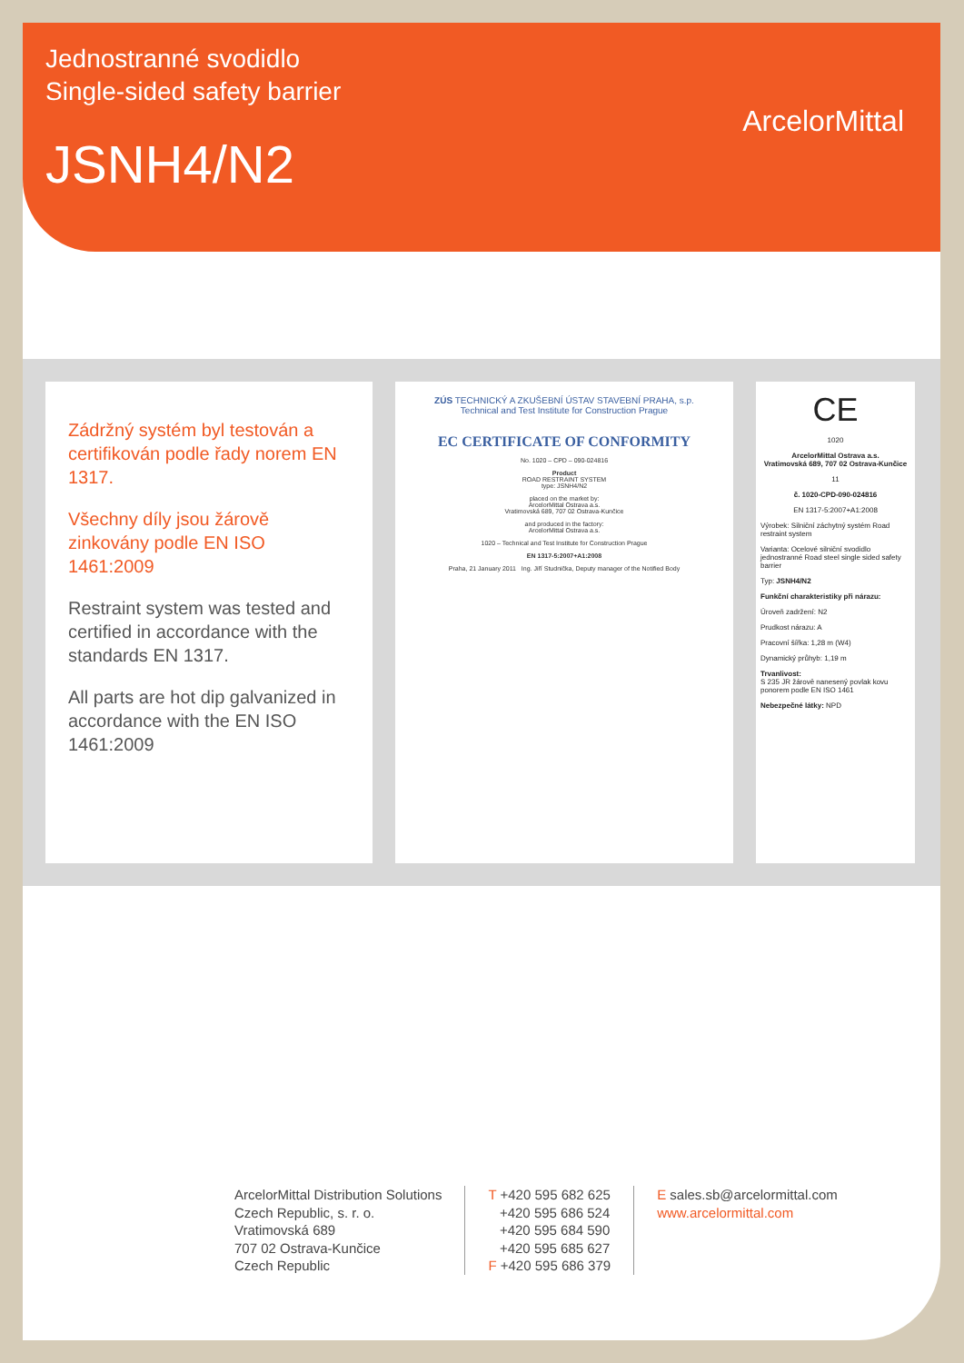Jednostranné svodidlo
Single-sided safety barrier
JSNH4/N2
ArcelorMittal
Zádržný systém byl testován a certifikován podle řady norem EN 1317.
Všechny díly jsou žárově zinkovány podle EN ISO 1461:2009
Restraint system was tested and certified in accordance with the standards EN 1317.
All parts are hot dip galvanized in accordance with the EN ISO 1461:2009
ZÚS TECHNICKÝ A ZKUŠEBNÍ ÚSTAV STAVEBNÍ PRAHA, s.p.
Technical and Test Institute for Construction Prague
EC CERTIFICATE OF CONFORMITY
No. 1020 – CPD – 090-024816
Product
ROAD RESTRAINT SYSTEM
type: JSNH4/N2
placed on the market by:
ArcelorMittal Ostrava a.s.
Vratimovská 689, 707 02 Ostrava-Kunčice
and produced in the factory:
ArcelorMittal Ostrava a.s.
1020 – Technical and Test Institute for Construction Prague
EN 1317-5:2007+A1:2008
Praha, 21 January 2011 Ing. Jiří Studnička, Deputy manager of the Notified Body
CE
1020
ArcelorMittal Ostrava a.s.
Vratimovská 689, 707 02 Ostrava-Kunčice
11
č. 1020-CPD-090-024816
EN 1317-5:2007+A1:2008
Výrobek: Silniční záchytný systém Road restraint system
Varianta: Ocelové silniční svodidlo jednostranné Road steel single sided safety barrier
Typ: JSNH4/N2
Funkční charakteristiky při nárazu:
Úroveň zadržení: N2
Prudkost nárazu: A
Pracovní šířka: 1,28 m (W4)
Dynamický průhyb: 1,19 m
Trvanlivost:
S 235 JR žárově nanesený povlak kovu ponorem podle EN ISO 1461
Nebezpečné látky: NPD
ArcelorMittal Distribution Solutions
Czech Republic, s. r. o.
Vratimovská 689
707 02 Ostrava-Kunčice
Czech Republic
T +420 595 682 625
+420 595 686 524
+420 595 684 590
+420 595 685 627
F +420 595 686 379
E sales.sb@arcelormittal.com
www.arcelormittal.com